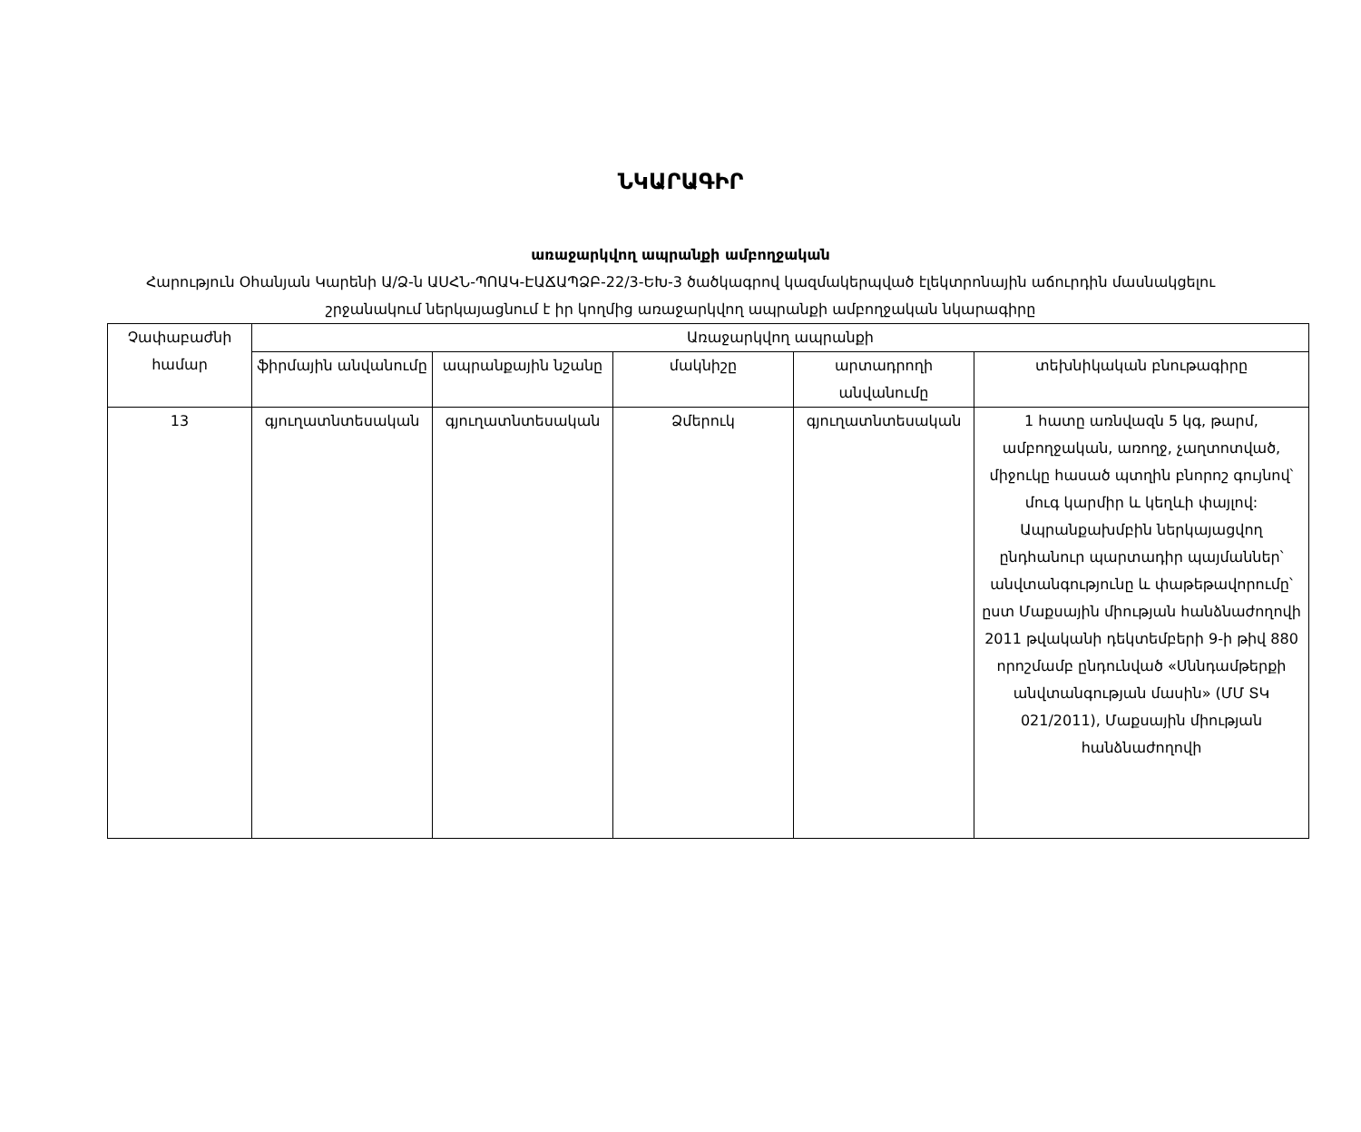ՆԿԱՐԱԳԻՐ
առաջարկվող ապրանքի ամբողջական
Հարություն Օհանյան Կարենի Ա/Ձ-ն ԱՍՀՆ-ՊՈԱԿ-ԷԱՃԱՊՁԲ-22/3-ԵԽ-3 ծածկագրով կազմակերպված էլեկտրոնային աճուրդին մասնակցելու շրջանակում ներկայացնում է իր կողմից առաջարկվող ապրանքի ամբողջական նկարագիրը
| Չափաբաժնի համար | Առաջարկվող ապրանքի | | | | |
| --- | --- | --- | --- | --- | --- |
| | ֆիրմային անվանումը | ապրանքային նշանը | մակնիշը | արտադրողի անվանումը | տեխնիկական բնութագիրը |
| 13 | գյուղատնտեսական | գյուղատնտեսական | Ձմերուկ | գյուղատնտեսական | 1 հատը առնվազն 5 կգ, թարմ, ամբողջական, առողջ, չաղտոտված, միջուկը հասած պտղին բնորոշ գույնով՝ մուգ կարմիր և կեղևի փայլով: Ապրանքախմբին ներկայացվող ընդհանուր պարտադիր պայմաններ՝ անվտանգությունը և փաթեթավորումը՝ ըստ Մաքսային միության հանձնաժողովի 2011 թվականի դեկտեմբերի 9-ի թիվ 880 որոշմամբ ընդունված «Սննդամթերքի անվտանգության մասին» (ՄՄ ՏԿ 021/2011), Մաքսային միության հանձնաժողովի |